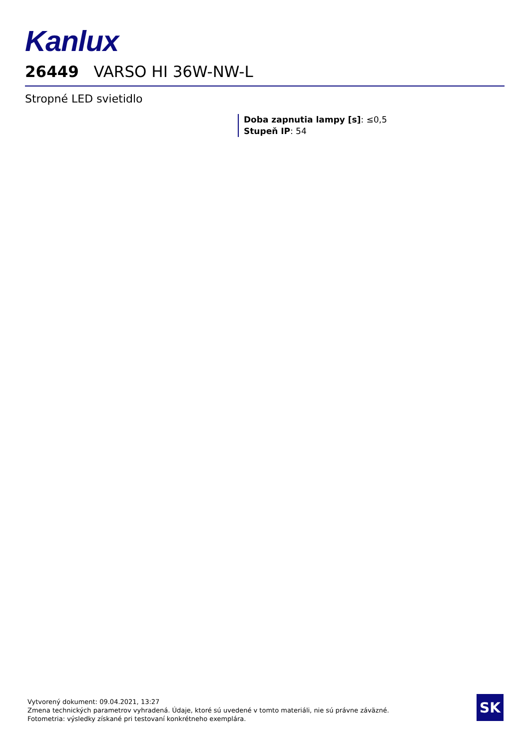Kanlux
26449 VARSO HI 36W-NW-L
Stropné LED svietidlo
Doba zapnutia lampy [s]: ≤0,5
Stupeň IP: 54
Vytvorený dokument: 09.04.2021, 13:27
Zmena technických parametrov vyhradená. Údaje, ktoré sú uvedené v tomto materiáli, nie sú právne záväzné.
Fotometria: výsledky získané pri testovaní konkrétneho exemplára.
SK